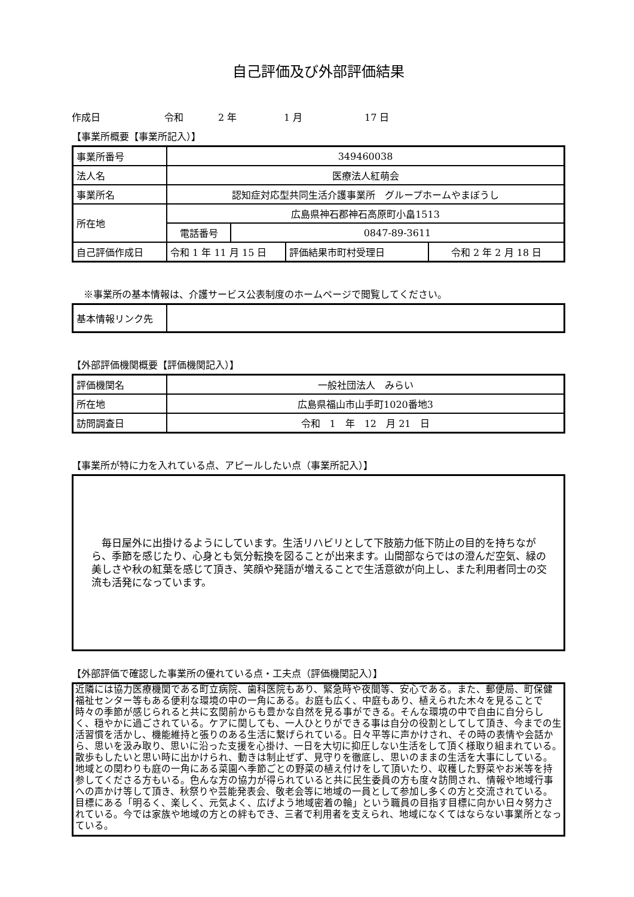自己評価及び外部評価結果
作成日 令和 2 年 1 月 17 日
【事業所概要【事業所記入）】
| 事業所番号 | 349460038 | | | |
| 法人名 | 医療法人紅萌会 | | | |
| 事業所名 | 認知症対応型共同生活介護事業所 グループホームやまぼうし | | | |
| 所在地 | 広島県神石郡神石高原町小畠1513 | | | |
| | 電話番号 | 0847-89-3611 | | |
| 自己評価作成日 | 令和 1 年 11 月 15 日 | | 評価結果市町村受理日 | 令和 2 年 2 月 18 日 |
※事業所の基本情報は、介護サービス公表制度のホームページで閲覧してください。
| 基本情報リンク先 | |
【外部評価機関概要【評価機関記入）】
| 評価機関名 | 一般社団法人 みらい |
| 所在地 | 広島県福山市山手町1020番地3 |
| 訪問調査日 | 令和 1 年 12 月 21 日 |
【事業所が特に力を入れている点、アピールしたい点（事業所記入）】
　毎日屋外に出掛けるようにしています。生活リハビリとして下肢筋力低下防止の目的を持ちながら、季節を感じたり、心身とも気分転換を図ることが出来ます。山間部ならではの澄んだ空気、緑の美しさや秋の紅葉を感じて頂き、笑顔や発語が増えることで生活意欲が向上し、また利用者同士の交流も活発になっています。
【外部評価で確認した事業所の優れている点・工夫点（評価機関記入）】
近隣には協力医療機関である町立病院、歯科医院もあり、緊急時や夜間等、安心である。また、郵便局、町保健福祉センター等もある便利な環境の中の一角にある。お庭も広く、中庭もあり、植えられた木々を見ることで時々の季節が感じられると共に玄関前からも豊かな自然を見る事ができる。そんな環境の中で自由に自分らしく、穏やかに過ごされている。ケアに関しても、一人ひとりができる事は自分の役割としてして頂き、今までの生活習慣を活かし、機能維持と張りのある生活に繋げられている。日々平等に声かけされ、その時の表情や会話から、思いを汲み取り、思いに沿った支援を心掛け、一日を大切に抑圧しない生活をして頂く様取り組まれている。散歩もしたいと思い時に出かけられ、動きは制止ぜず、見守りを徹底し、思いのままの生活を大事にしている。地域との関わりも庭の一角にある菜園へ季節ごとの野菜の植え付けをして頂いたり、収穫した野菜やお米等を持参してくださる方もいる。色んな方の協力が得られていると共に民生委員の方も度々訪問され、情報や地域行事への声かけ等して頂き、秋祭りや芸能発表会、敬老会等に地域の一員として参加し多くの方と交流されている。目標にある「明るく、楽しく、元気よく、広げよう地域密着の輪」という職員の目指す目標に向かい日々努力されている。今では家族や地域の方との絆もでき、三者で利用者を支えられ、地域になくてはならない事業所となっている。